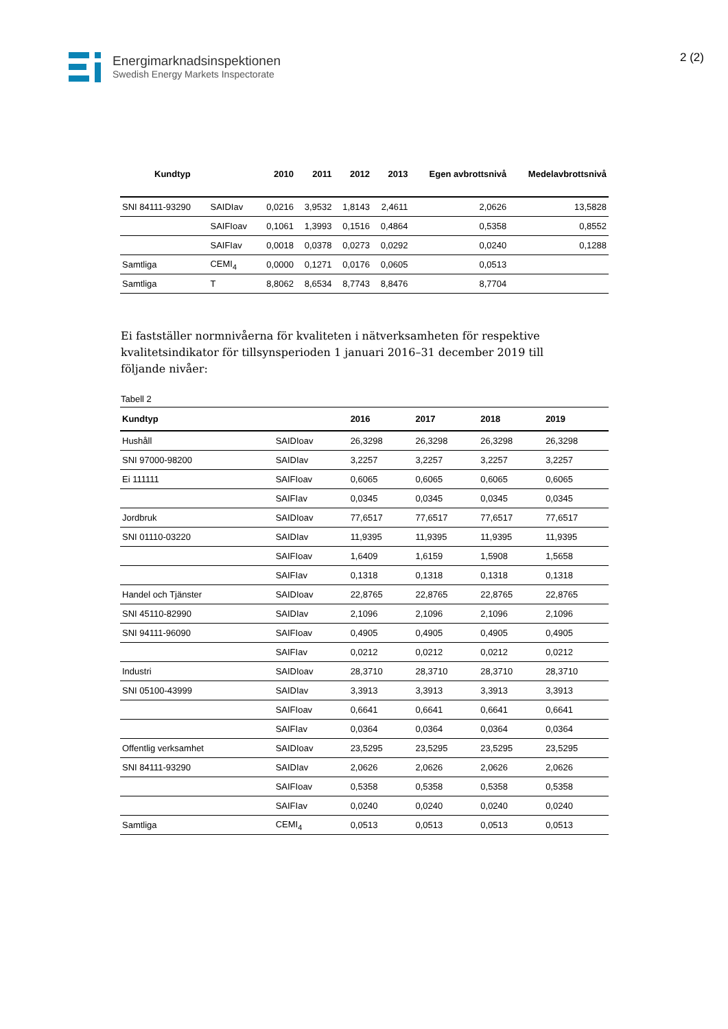Energimarknadsinspektionen
Swedish Energy Markets Inspectorate
2 (2)
| Kundtyp | | 2010 | 2011 | 2012 | 2013 | Egen avbrottsnivå | Medelavbrottsnivå |
| --- | --- | --- | --- | --- | --- | --- | --- |
| SNI 84111-93290 | SAIDIav | 0,0216 | 3,9532 | 1,8143 | 2,4611 | 2,0626 | 13,5828 |
| | SAIFIoav | 0,1061 | 1,3993 | 0,1516 | 0,4864 | 0,5358 | 0,8552 |
| | SAIFIav | 0,0018 | 0,0378 | 0,0273 | 0,0292 | 0,0240 | 0,1288 |
| Samtliga | CEMI<sub>4</sub> | 0,0000 | 0,1271 | 0,0176 | 0,0605 | 0,0513 | |
| Samtliga | T | 8,8062 | 8,6534 | 8,7743 | 8,8476 | 8,7704 | |
Ei fastställer normnivåerna för kvaliteten i nätverksamheten för respektive kvalitetsindikator för tillsynsperioden 1 januari 2016–31 december 2019 till följande nivåer:
Tabell 2
| Kundtyp | | 2016 | 2017 | 2018 | 2019 |
| --- | --- | --- | --- | --- | --- |
| Hushåll | SAIDIoav | 26,3298 | 26,3298 | 26,3298 | 26,3298 |
| SNI 97000-98200 | SAIDIav | 3,2257 | 3,2257 | 3,2257 | 3,2257 |
| Ei 111111 | SAIFIoav | 0,6065 | 0,6065 | 0,6065 | 0,6065 |
| | SAIFIav | 0,0345 | 0,0345 | 0,0345 | 0,0345 |
| Jordbruk | SAIDIoav | 77,6517 | 77,6517 | 77,6517 | 77,6517 |
| SNI 01110-03220 | SAIDIav | 11,9395 | 11,9395 | 11,9395 | 11,9395 |
| | SAIFIoav | 1,6409 | 1,6159 | 1,5908 | 1,5658 |
| | SAIFIav | 0,1318 | 0,1318 | 0,1318 | 0,1318 |
| Handel och Tjänster | SAIDIoav | 22,8765 | 22,8765 | 22,8765 | 22,8765 |
| SNI 45110-82990 | SAIDIav | 2,1096 | 2,1096 | 2,1096 | 2,1096 |
| SNI 94111-96090 | SAIFIoav | 0,4905 | 0,4905 | 0,4905 | 0,4905 |
| | SAIFIav | 0,0212 | 0,0212 | 0,0212 | 0,0212 |
| Industri | SAIDIoav | 28,3710 | 28,3710 | 28,3710 | 28,3710 |
| SNI 05100-43999 | SAIDIav | 3,3913 | 3,3913 | 3,3913 | 3,3913 |
| | SAIFIoav | 0,6641 | 0,6641 | 0,6641 | 0,6641 |
| | SAIFIav | 0,0364 | 0,0364 | 0,0364 | 0,0364 |
| Offentlig verksamhet | SAIDIoav | 23,5295 | 23,5295 | 23,5295 | 23,5295 |
| SNI 84111-93290 | SAIDIav | 2,0626 | 2,0626 | 2,0626 | 2,0626 |
| | SAIFIoav | 0,5358 | 0,5358 | 0,5358 | 0,5358 |
| | SAIFIav | 0,0240 | 0,0240 | 0,0240 | 0,0240 |
| Samtliga | CEMI<sub>4</sub> | 0,0513 | 0,0513 | 0,0513 | 0,0513 |